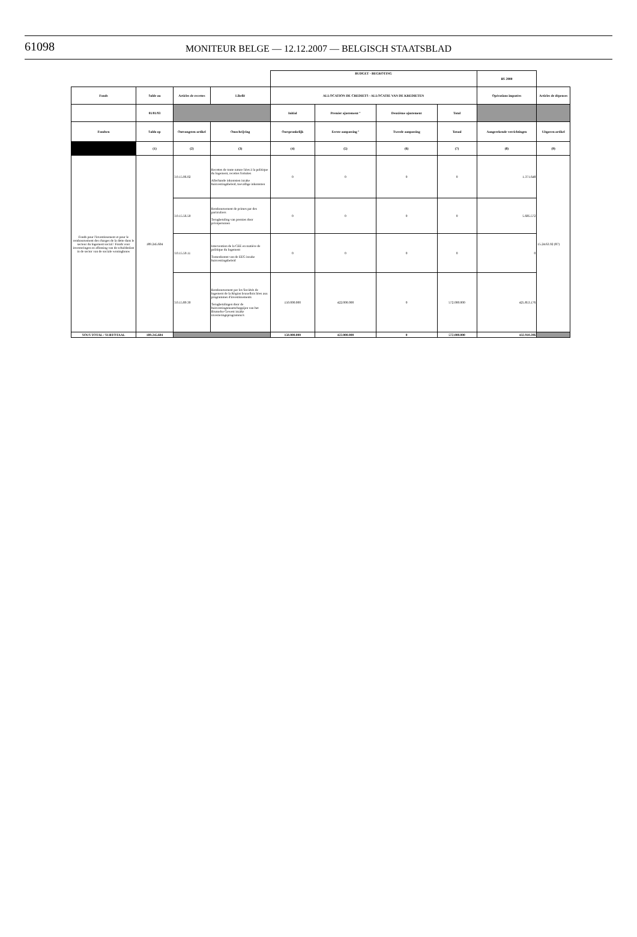61098 MONITEUR BELGE — 12.12.2007 — BELGISCH STAATSBLAD
| | | | | BUDGET - BEGROTING | | | | BS 2000 | |
| Fonds | Solde au | Articles de recettes | Libellé | ALLOCATION DE CREDIETS - ALLOCATIE VAN DE KREDIETEN | | | | Opérations imputées | Articles de dépenses |
| | 01/01/93 | | | Initial | Premier ajustement ° | Deuxième ajustement | Total | | |
| Fondsen | Saldo op | Ontvangsten artikel | Omschrijving | Oorspronkelijk | Eerste aanpassing ° | Tweede aanpassing | Totaal | Aangerekende verrichtingen | Uitgaven artikel |
| | (1) | (2) | (3) | (4) | (5) | (6) | (7) | (8) | (9) |
| Fonds pour l'investissement et pour le remboursement des charges de la dette dans le secteur du logement social / Fonds voor investeringen en aflossing van de schuldenlast in de sector van de sociale woningbouw | 189.245.604 | 3.0.15.06.02 | Recettes de toute nature liées à la politique du logement, recettes fortuites Allerhande inkomsten inzake huisvestingsbeleid, toevallige inkomsten | 0 | 0 | 0 | 0 | 1.371.648 | 15.24.63.92 (87) |
| | | 3.0.15.56.50 | Remboursement de primes par des particuliers Terugbetaling van premies door privépersonen | 0 | 0 | 0 | 0 | 5.685.572 | |
| | | 3.0.15.59.11 | Intervention de la CEE en matière de politique du logement Tussenkomst van de EEG inzake huisvestingsbeleid | 0 | 0 | 0 | 0 | 0 | |
| | | 3.0.15.89.30 | Remboursement par les Sociétés de logement de la Région bruxellois liées aux programmes d'investissements Terugbetalingen door de huisvestingsmaatschappijen van het Brusselse Gewest inzake investeringsprogramma's | 150.000.000 | 422.000.000 | 0 | 572.000.000 | 425.853.176 | |
| SOUS TOTAL / SUBTOTAAL | 189.245.604 | | | 150.000.000 | 422.000.000 | 0 | 572.000.000 | 432.910.396 | |